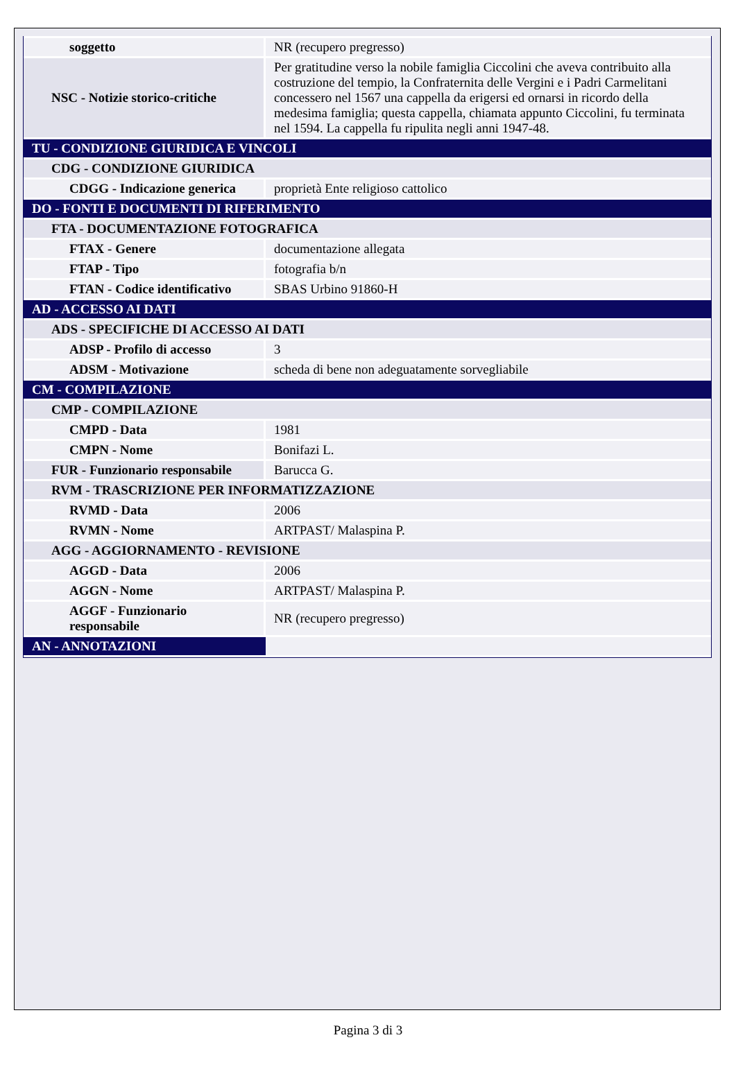| soggetto | NR (recupero pregresso) |
| NSC - Notizie storico-critiche | Per gratitudine verso la nobile famiglia Ciccolini che aveva contribuito alla costruzione del tempio, la Confraternita delle Vergini e i Padri Carmelitani concessero nel 1567 una cappella da erigersi ed ornarsi in ricordo della medesima famiglia; questa cappella, chiamata appunto Ciccolini, fu terminata nel 1594. La cappella fu ripulita negli anni 1947-48. |
| TU - CONDIZIONE GIURIDICA E VINCOLI | |
| CDG - CONDIZIONE GIURIDICA | |
| CDGG - Indicazione generica | proprietà Ente religioso cattolico |
| DO - FONTI E DOCUMENTI DI RIFERIMENTO | |
| FTA - DOCUMENTAZIONE FOTOGRAFICA | |
| FTAX - Genere | documentazione allegata |
| FTAP - Tipo | fotografia b/n |
| FTAN - Codice identificativo | SBAS Urbino 91860-H |
| AD - ACCESSO AI DATI | |
| ADS - SPECIFICHE DI ACCESSO AI DATI | |
| ADSP - Profilo di accesso | 3 |
| ADSM - Motivazione | scheda di bene non adeguatamente sorvegliabile |
| CM - COMPILAZIONE | |
| CMP - COMPILAZIONE | |
| CMPD - Data | 1981 |
| CMPN - Nome | Bonifazi L. |
| FUR - Funzionario responsabile | Barucca G. |
| RVM - TRASCRIZIONE PER INFORMATIZZAZIONE | |
| RVMD - Data | 2006 |
| RVMN - Nome | ARTPAST/ Malaspina P. |
| AGG - AGGIORNAMENTO - REVISIONE | |
| AGGD - Data | 2006 |
| AGGN - Nome | ARTPAST/ Malaspina P. |
| AGGF - Funzionario responsabile | NR (recupero pregresso) |
| AN - ANNOTAZIONI | |
Pagina 3 di 3